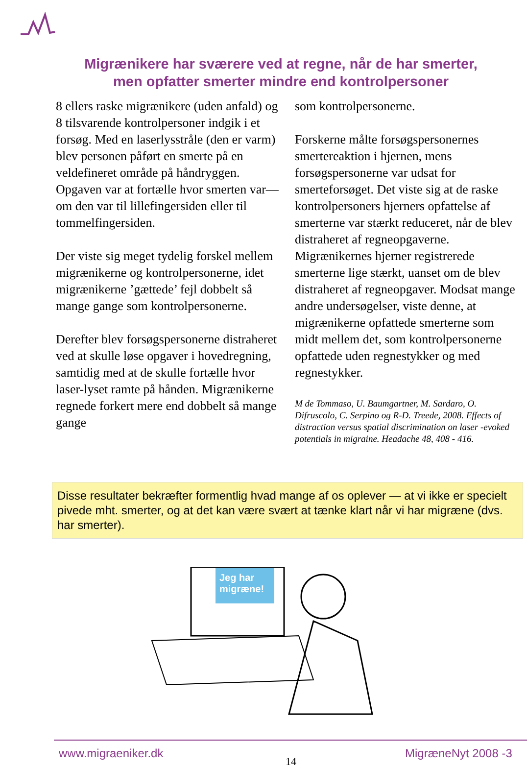Migrænikere har sværere ved at regne, når de har smerter,
men opfatter smerter mindre end kontrolpersoner
8 ellers raske migrænikere (uden anfald) og 8 tilsvarende kontrolpersoner indgik i et forsøg. Med en laserlysstråle (den er varm) blev personen påført en smerte på en veldefineret område på håndryggen. Opgaven var at fortælle hvor smerten var— om den var til lillefingersiden eller til tommelfingersiden.
Der viste sig meget tydelig forskel mellem migrænikerne og kontrolpersonerne, idet migrænikerne ’gættede’ fejl dobbelt så mange gange som kontrolpersonerne.
Derefter blev forsøgspersonerne distraheret ved at skulle løse opgaver i hovedregning, samtidig med at de skulle fortælle hvor laser-lyset ramte på hånden. Migrænikerne regnede forkert mere end dobbelt så mange gange
som kontrolpersonerne.
Forskerne målte forsøgspersonernes smertereaktion i hjernen, mens forsøgspersonerne var udsat for smerteforsøget. Det viste sig at de raske kontrolpersoners hjerners opfattelse af smerterne var stærkt reduceret, når de blev distraheret af regneopgaverne. Migrænikernes hjerner registrerede smerterne lige stærkt, uanset om de blev distraheret af regneopgaver. Modsat mange andre undersøgelser, viste denne, at migrænikerne opfattede smerterne som midt mellem det, som kontrolpersonerne opfattede uden regnestykker og med regnestykker.
M de Tommaso, U. Baumgartner, M. Sardaro, O. Difruscolo, C. Serpino og R-D. Treede, 2008. Effects of distraction versus spatial discrimination on laser -evoked potentials in migraine. Headache 48, 408 - 416.
Disse resultater bekræfter formentlig hvad mange af os oplever — at vi ikke er specielt pivede mht. smerter, og at det kan være svært at tænke klart når vi har migræne (dvs. har smerter).
Jeg har migræne!
www.migraeniker.dk
14
MigræneNyt 2008 -3